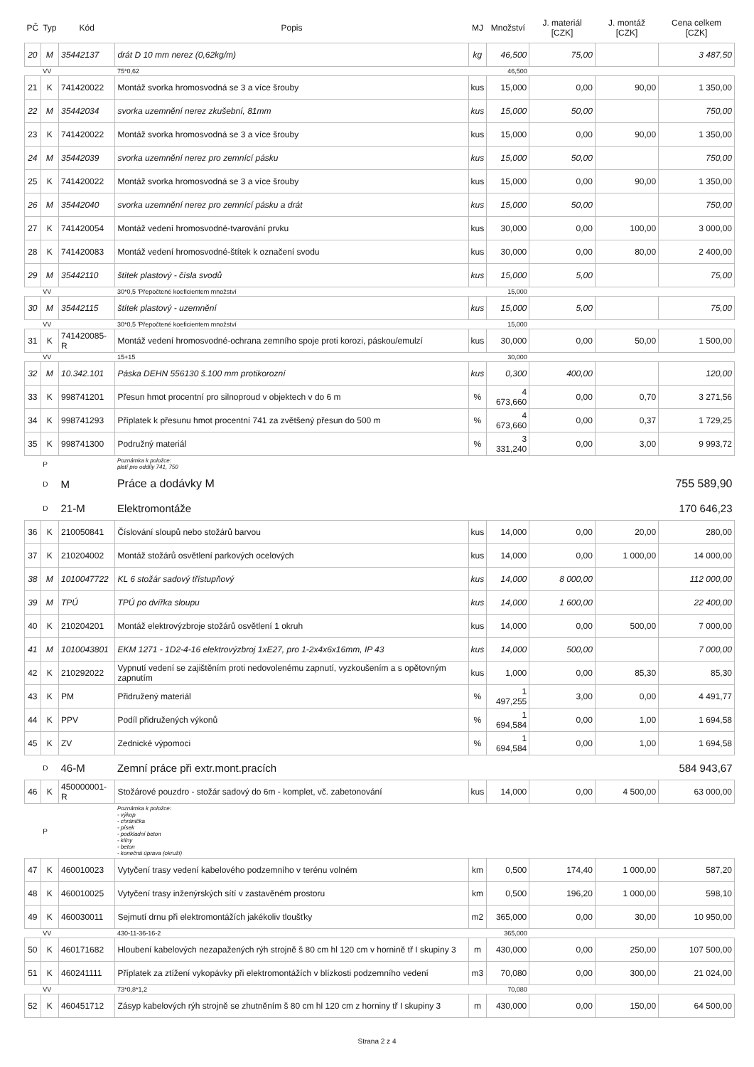| PČ | Typ | Kód | Popis | MJ | Množství | J. materiál [CZK] | J. montáž [CZK] | Cena celkem [CZK] |
| --- | --- | --- | --- | --- | --- | --- | --- | --- |
| 20 | M | 35442137 | drát D 10 mm nerez (0,62kg/m) | kg | 46,500 | 75,00 | | 3 487,50 |
| | VV | | 75*0,62 | | 46,500 | | | |
| 21 | K | 741420022 | Montáž svorka hromosvodná se 3 a více šrouby | kus | 15,000 | 0,00 | 90,00 | 1 350,00 |
| 22 | M | 35442034 | svorka uzemnění nerez zkušební, 81mm | kus | 15,000 | 50,00 | | 750,00 |
| 23 | K | 741420022 | Montáž svorka hromosvodná se 3 a více šrouby | kus | 15,000 | 0,00 | 90,00 | 1 350,00 |
| 24 | M | 35442039 | svorka uzemnění nerez pro zemnící pásku | kus | 15,000 | 50,00 | | 750,00 |
| 25 | K | 741420022 | Montáž svorka hromosvodná se 3 a více šrouby | kus | 15,000 | 0,00 | 90,00 | 1 350,00 |
| 26 | M | 35442040 | svorka uzemnění nerez pro zemnící pásku a drát | kus | 15,000 | 50,00 | | 750,00 |
| 27 | K | 741420054 | Montáž vedení hromosvodné-tvarování prvku | kus | 30,000 | 0,00 | 100,00 | 3 000,00 |
| 28 | K | 741420083 | Montáž vedení hromosvodné-štítek k označení svodu | kus | 30,000 | 0,00 | 80,00 | 2 400,00 |
| 29 | M | 35442110 | štítek plastový - čísla svodů | kus | 15,000 | 5,00 | | 75,00 |
| | VV | | 30*0,5 'Přepočtené koeficientem množství | | 15,000 | | | |
| 30 | M | 35442115 | štítek plastový - uzemnění | kus | 15,000 | 5,00 | | 75,00 |
| | VV | | 30*0,5 'Přepočtené koeficientem množství | | 15,000 | | | |
| 31 | K | 741420085-R | Montáž vedení hromosvodné-ochrana zemního spoje proti korozi, páskou/emulzí | kus | 30,000 | 0,00 | 50,00 | 1 500,00 |
| | VV | | 15+15 | | 30,000 | | | |
| 32 | M | 10.342.101 | Páska DEHN 556130 š.100 mm protikorozní | kus | 0,300 | 400,00 | | 120,00 |
| 33 | K | 998741201 | Přesun hmot procentní pro silnoproud v objektech v do 6 m | % | 4 673,660 | 0,00 | 0,70 | 3 271,56 |
| 34 | K | 998741293 | Příplatek k přesunu hmot procentní 741 za zvětšený přesun do 500 m | % | 4 673,660 | 0,00 | 0,37 | 1 729,25 |
| 35 | K | 998741300 | Podružný materiál | % | 3 331,240 | 0,00 | 3,00 | 9 993,72 |
| | P | | Poznámka k položce: platí pro oddíly 741, 750 | | | | | |
| | D | M | Práce a dodávky M | | | | | 755 589,90 |
| | D | 21-M | Elektromontáže | | | | | 170 646,23 |
| 36 | K | 210050841 | Číslování sloupů nebo stožárů barvou | kus | 14,000 | 0,00 | 20,00 | 280,00 |
| 37 | K | 210204002 | Montáž stožárů osvětlení parkových ocelových | kus | 14,000 | 0,00 | 1 000,00 | 14 000,00 |
| 38 | M | 1010047722 | KL 6 stožár sadový třístupňový | kus | 14,000 | 8 000,00 | | 112 000,00 |
| 39 | M | TPÚ | TPÚ po dvířka sloupu | kus | 14,000 | 1 600,00 | | 22 400,00 |
| 40 | K | 210204201 | Montáž elektrovýzbroje stožárů osvětlení 1 okruh | kus | 14,000 | 0,00 | 500,00 | 7 000,00 |
| 41 | M | 1010043801 | EKM 1271 - 1D2-4-16 elektrovýzbroj 1xE27, pro 1-2x4x6x16mm, IP 43 | kus | 14,000 | 500,00 | | 7 000,00 |
| 42 | K | 210292022 | Vypnutí vedení se zajištěním proti nedovolenému zapnutí, vyzkoušením a s opětovným zapnutím | kus | 1,000 | 0,00 | 85,30 | 85,30 |
| 43 | K | PM | Přidružený materiál | % | 1 497,255 | 3,00 | 0,00 | 4 491,77 |
| 44 | K | PPV | Podíl přidružených výkonů | % | 1 694,584 | 0,00 | 1,00 | 1 694,58 |
| 45 | K | ZV | Zednické výpomoci | % | 1 694,584 | 0,00 | 1,00 | 1 694,58 |
| | D | 46-M | Zemní práce při extr.mont.pracích | | | | | 584 943,67 |
| 46 | K | 450000001-R | Stožárové pouzdro - stožár sadový do 6m - komplet, vč. zabetonování | kus | 14,000 | 0,00 | 4 500,00 | 63 000,00 |
| | P | | Poznámka k položce: - výkop - chránička - písek - podkladní beton - klíny - beton - konečná úprava (okruží) | | | | | |
| 47 | K | 460010023 | Vytyčení trasy vedení kabelového podzemního v terénu volném | km | 0,500 | 174,40 | 1 000,00 | 587,20 |
| 48 | K | 460010025 | Vytyčení trasy inženýrských sítí v zastavěném prostoru | km | 0,500 | 196,20 | 1 000,00 | 598,10 |
| 49 | K | 460030011 | Sejmutí drnu při elektromontážích jakékoliv tloušťky | m2 | 365,000 | 0,00 | 30,00 | 10 950,00 |
| | VV | | 430-11-36-16-2 | | 365,000 | | | |
| 50 | K | 460171682 | Hloubení kabelových nezapažených rýh strojně š 80 cm hl 120 cm v hornině tř I skupiny 3 | m | 430,000 | 0,00 | 250,00 | 107 500,00 |
| 51 | K | 460241111 | Příplatek za ztížení vykopávky při elektromontážích v blízkosti podzemního vedení | m3 | 70,080 | 0,00 | 300,00 | 21 024,00 |
| | VV | | 73*0,8*1,2 | | 70,080 | | | |
| 52 | K | 460451712 | Zásyp kabelových rýh strojně se zhutněním š 80 cm hl 120 cm z horniny tř I skupiny 3 | m | 430,000 | 0,00 | 150,00 | 64 500,00 |
Strana 2 z 4